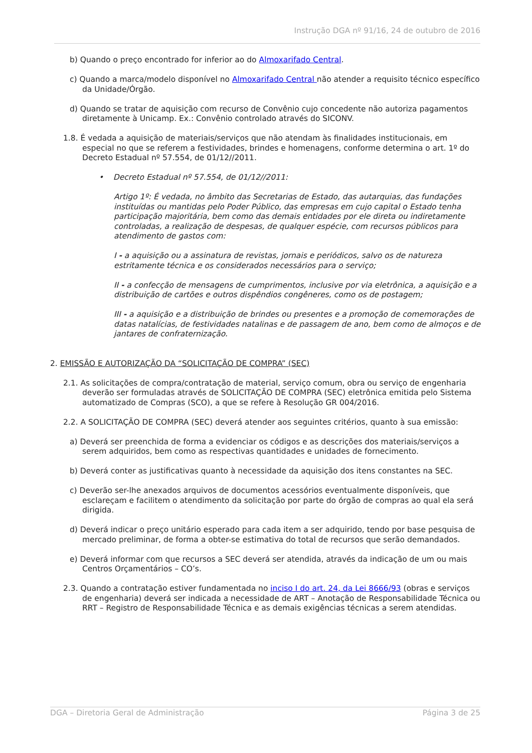Instrução DGA nº 91/16, 24 de outubro de 2016
b) Quando o preço encontrado for inferior ao do Almoxarifado Central.
c) Quando a marca/modelo disponível no Almoxarifado Central não atender a requisito técnico específico da Unidade/Órgão.
d) Quando se tratar de aquisição com recurso de Convênio cujo concedente não autoriza pagamentos diretamente à Unicamp. Ex.: Convênio controlado através do SICONV.
1.8. É vedada a aquisição de materiais/serviços que não atendam às finalidades institucionais, em especial no que se referem a festividades, brindes e homenagens, conforme determina o art. 1º do Decreto Estadual nº 57.554, de 01/12//2011.
• Decreto Estadual nº 57.554, de 01/12//2011:
Artigo 1º: É vedada, no âmbito das Secretarias de Estado, das autarquias, das fundações instituídas ou mantidas pelo Poder Público, das empresas em cujo capital o Estado tenha participação majoritária, bem como das demais entidades por ele direta ou indiretamente controladas, a realização de despesas, de qualquer espécie, com recursos públicos para atendimento de gastos com:
I - a aquisição ou a assinatura de revistas, jornais e periódicos, salvo os de natureza estritamente técnica e os considerados necessários para o serviço;
II - a confecção de mensagens de cumprimentos, inclusive por via eletrônica, a aquisição e a distribuição de cartões e outros dispêndios congêneres, como os de postagem;
III - a aquisição e a distribuição de brindes ou presentes e a promoção de comemorações de datas natalícias, de festividades natalinas e de passagem de ano, bem como de almoços e de jantares de confraternização.
2. EMISSÃO E AUTORIZAÇÃO DA “SOLICITAÇÃO DE COMPRA” (SEC)
2.1. As solicitações de compra/contratação de material, serviço comum, obra ou serviço de engenharia deverão ser formuladas através de SOLICITAÇÃO DE COMPRA (SEC) eletrônica emitida pelo Sistema automatizado de Compras (SCO), a que se refere à Resolução GR 004/2016.
2.2. A SOLICITAÇÃO DE COMPRA (SEC) deverá atender aos seguintes critérios, quanto à sua emissão:
a) Deverá ser preenchida de forma a evidenciar os códigos e as descrições dos materiais/serviços a serem adquiridos, bem como as respectivas quantidades e unidades de fornecimento.
b) Deverá conter as justificativas quanto à necessidade da aquisição dos itens constantes na SEC.
c) Deverão ser-lhe anexados arquivos de documentos acessórios eventualmente disponíveis, que esclareçam e facilitem o atendimento da solicitação por parte do órgão de compras ao qual ela será dirigida.
d) Deverá indicar o preço unitário esperado para cada item a ser adquirido, tendo por base pesquisa de mercado preliminar, de forma a obter-se estimativa do total de recursos que serão demandados.
e) Deverá informar com que recursos a SEC deverá ser atendida, através da indicação de um ou mais Centros Orçamentários – CO’s.
2.3. Quando a contratação estiver fundamentada no inciso I do art. 24, da Lei 8666/93 (obras e serviços de engenharia) deverá ser indicada a necessidade de ART – Anotação de Responsabilidade Técnica ou RRT – Registro de Responsabilidade Técnica e as demais exigências técnicas a serem atendidas.
DGA – Diretoria Geral de Administração Página 3 de 25